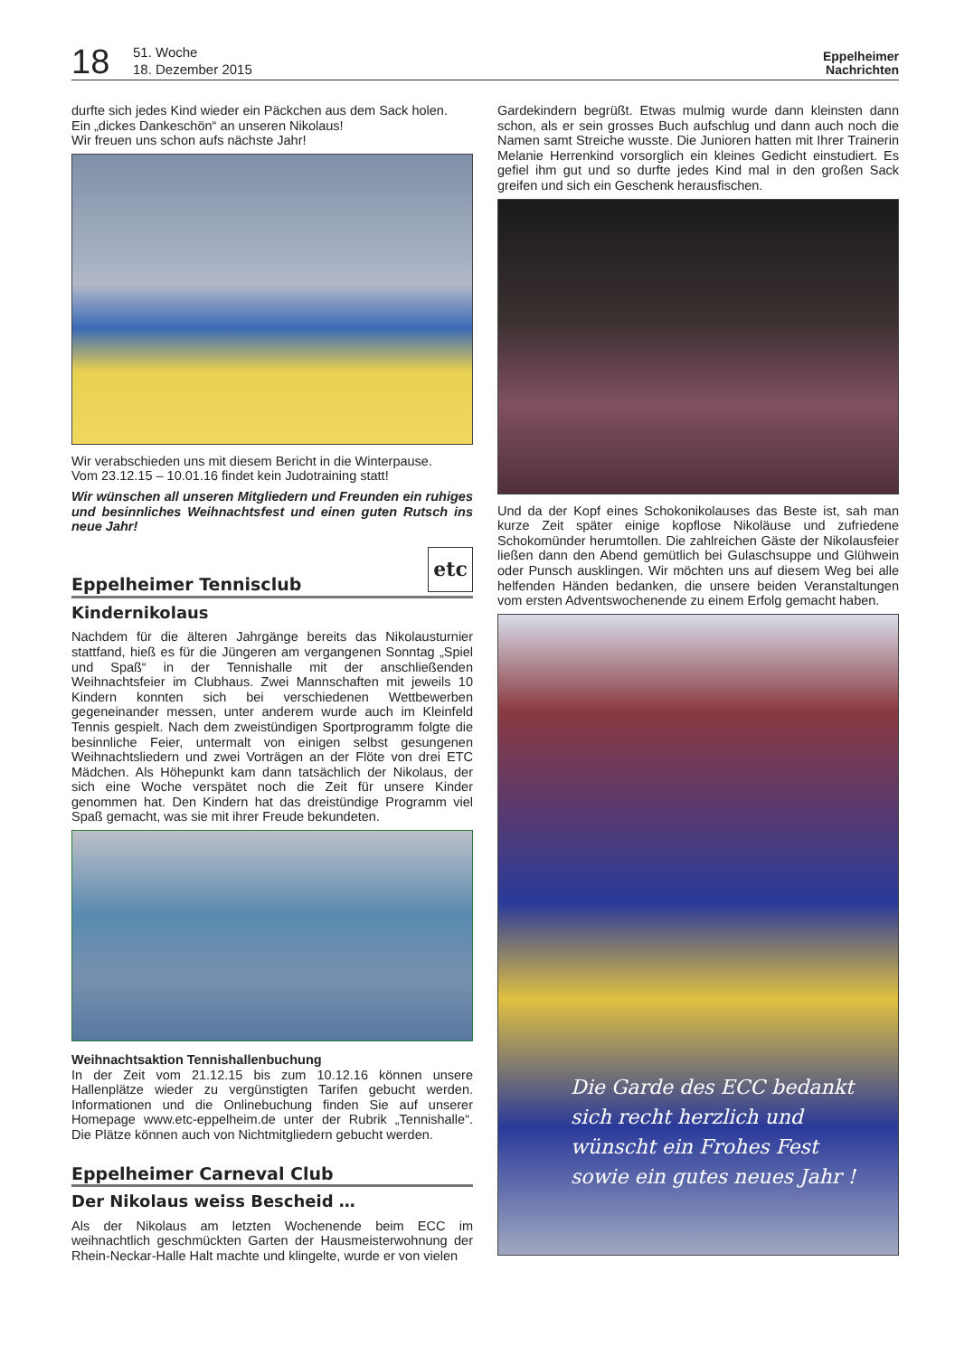18
51. Woche
18. Dezember 2015
Eppelheimer
Nachrichten
durfte sich jedes Kind wieder ein Päckchen aus dem Sack holen.
Ein „dickes Dankeschön“ an unseren Nikolaus!
Wir freuen uns schon aufs nächste Jahr!
Wir verabschieden uns mit diesem Bericht in die Winterpause.
Vom 23.12.15 – 10.01.16 findet kein Judotraining statt!
Wir wünschen all unseren Mitgliedern und Freunden ein ruhiges und besinnliches Weihnachtsfest und einen guten Rutsch ins neue Jahr!
Eppelheimer Tennisclub etc
Kindernikolaus
Nachdem für die älteren Jahrgänge bereits das Nikolausturnier stattfand, hieß es für die Jüngeren am vergangenen Sonntag „Spiel und Spaß“ in der Tennishalle mit der anschließenden Weihnachtsfeier im Clubhaus. Zwei Mannschaften mit jeweils 10 Kindern konnten sich bei verschiedenen Wettbewerben gegeneinander messen, unter anderem wurde auch im Kleinfeld Tennis gespielt. Nach dem zweistündigen Sportprogramm folgte die besinnliche Feier, untermalt von einigen selbst gesungenen Weihnachtsliedern und zwei Vorträgen an der Flöte von drei ETC Mädchen. Als Höhepunkt kam dann tatsächlich der Nikolaus, der sich eine Woche verspätet noch die Zeit für unsere Kinder genommen hat. Den Kindern hat das dreistündige Programm viel Spaß gemacht, was sie mit ihrer Freude bekundeten.
Weihnachtsaktion Tennishallenbuchung
In der Zeit vom 21.12.15 bis zum 10.12.16 können unsere Hallenplätze wieder zu vergünstigten Tarifen gebucht werden. Informationen und die Onlinebuchung finden Sie auf unserer Homepage www.etc-eppelheim.de unter der Rubrik „Tennishalle“. Die Plätze können auch von Nichtmitgliedern gebucht werden.
Eppelheimer Carneval Club
Der Nikolaus weiss Bescheid …
Als der Nikolaus am letzten Wochenende beim ECC im weihnachtlich geschmückten Garten der Hausmeisterwohnung der Rhein-Neckar-Halle Halt machte und klingelte, wurde er von vielen
Gardekindern begrüßt. Etwas mulmig wurde dann kleinsten dann schon, als er sein grosses Buch aufschlug und dann auch noch die Namen samt Streiche wusste. Die Junioren hatten mit Ihrer Trainerin Melanie Herrenkind vorsorglich ein kleines Gedicht einstudiert. Es gefiel ihm gut und so durfte jedes Kind mal in den großen Sack greifen und sich ein Geschenk herausfischen.
Und da der Kopf eines Schokonikolauses das Beste ist, sah man kurze Zeit später einige kopflose Nikoläuse und zufriedene Schokomünder herumtollen. Die zahlreichen Gäste der Nikolausfeier ließen dann den Abend gemütlich bei Gulaschsuppe und Glühwein oder Punsch ausklingen. Wir möchten uns auf diesem Weg bei alle helfenden Händen bedanken, die unsere beiden Veranstaltungen vom ersten Adventswochenende zu einem Erfolg gemacht haben.
Die Garde des ECC bedankt
sich recht herzlich und
wünscht ein Frohes Fest
sowie ein gutes neues Jahr !